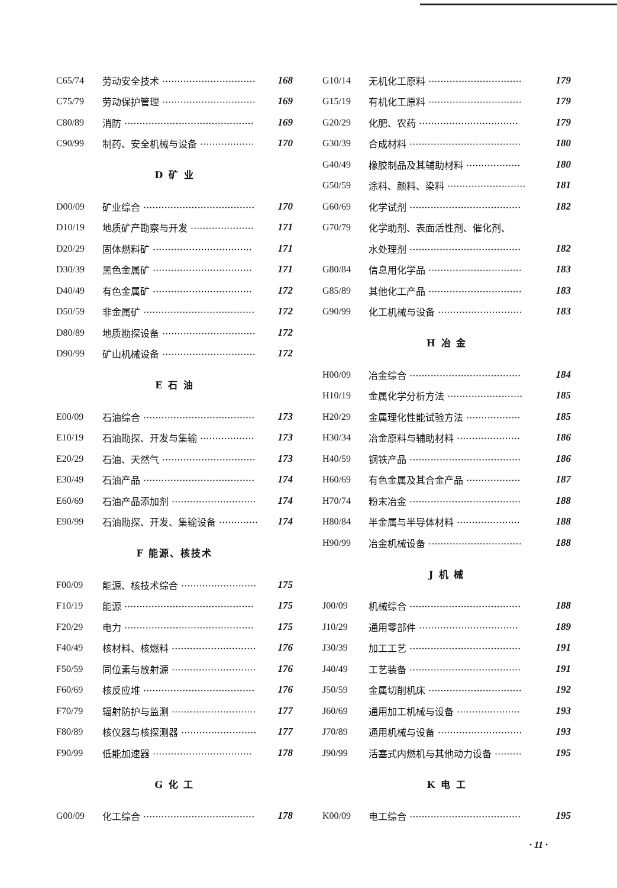C65/74 劳动安全技术 ······························· 168
C75/79 劳动保护管理 ······························· 169
C80/89 消防 ··········································· 169
C90/99 制药、安全机械与设备 ·················· 170
D 矿 业
D00/09 矿业综合 ····································· 170
D10/19 地质矿产勘察与开发 ····················· 171
D20/29 固体燃料矿 ································· 171
D30/39 黑色金属矿 ································· 171
D40/49 有色金属矿 ································· 172
D50/59 非金属矿 ····································· 172
D80/89 地质勘探设备 ······························· 172
D90/99 矿山机械设备 ······························· 172
E 石 油
E00/09 石油综合 ····································· 173
E10/19 石油勘探、开发与集输 ·················· 173
E20/29 石油、天然气 ······························· 173
E30/49 石油产品 ····································· 174
E60/69 石油产品添加剂 ···························· 174
E90/99 石油勘探、开发、集输设备 ············· 174
F 能源、核技术
F00/09 能源、核技术综合 ························· 175
F10/19 能源 ··········································· 175
F20/29 电力 ··········································· 175
F40/49 核材料、核燃料 ···························· 176
F50/59 同位素与放射源 ···························· 176
F60/69 核反应堆 ····································· 176
F70/79 辐射防护与监测 ···························· 177
F80/89 核仪器与核探测器 ························· 177
F90/99 低能加速器 ································· 178
G 化 工
G00/09 化工综合 ····································· 178
G10/14 无机化工原料 ······························· 179
G15/19 有机化工原料 ······························· 179
G20/29 化肥、农药 ································· 179
G30/39 合成材料 ····································· 180
G40/49 橡胶制品及其辅助材料 ·················· 180
G50/59 涂料、颜料、染料 ·························· 181
G60/69 化学试剂 ····································· 182
G70/79 化学助剂、表面活性剂、催化剂、
水处理剂 ····································· 182
G80/84 信息用化学品 ······························· 183
G85/89 其他化工产品 ······························· 183
G90/99 化工机械与设备 ···························· 183
H 冶 金
H00/09 冶金综合 ····································· 184
H10/19 金属化学分析方法 ························· 185
H20/29 金属理化性能试验方法 ·················· 185
H30/34 冶金原料与辅助材料 ····················· 186
H40/59 钢铁产品 ····································· 186
H60/69 有色金属及其合金产品 ·················· 187
H70/74 粉末冶金 ····································· 188
H80/84 半金属与半导体材料 ····················· 188
H90/99 冶金机械设备 ······························· 188
J 机 械
J00/09 机械综合 ····································· 188
J10/29 通用零部件 ································· 189
J30/39 加工工艺 ····································· 191
J40/49 工艺装备 ····································· 191
J50/59 金属切削机床 ······························· 192
J60/69 通用加工机械与设备 ····················· 193
J70/89 通用机械与设备 ···························· 193
J90/99 活塞式内燃机与其他动力设备 ········· 195
K 电 工
K00/09 电工综合 ····································· 195
· 11 ·